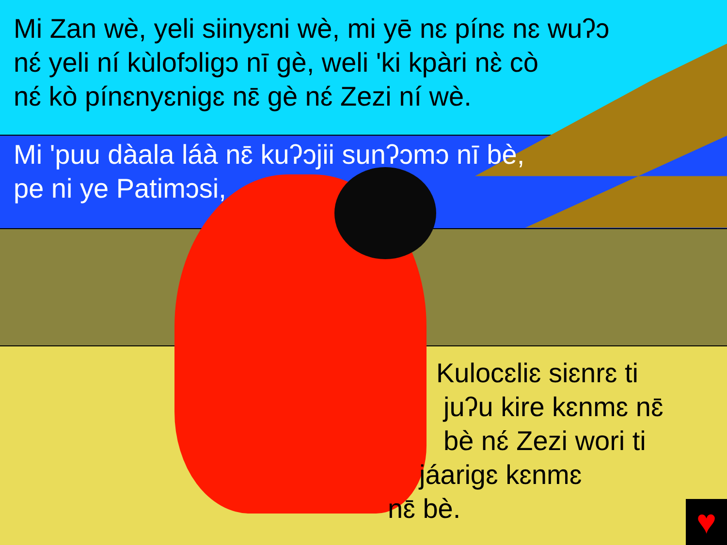Mi Zan wè, yeli siinyɛni wè, mi yē nɛ pínɛ nɛ wuʔɔ
nɛ́ yeli ní kùlofɔligɔ nī gè, weli 'ki kpàri nɛ̀ cò
nɛ́ kò pínɛnyɛnigɛ nɛ̄ gè nɛ́ Zezi ní wè.
Mi 'puu dàala láà nɛ̄ kuʔɔjii sunʔɔmɔ nī bè,
pe ni ye Patimɔsi,
Kulocɛliɛ siɛnrɛ ti
juʔu kire kɛnmɛ nɛ̄
bè nɛ́ Zezi wori ti
jáarigɛ kɛnmɛ
nɛ̄ bè.
♥